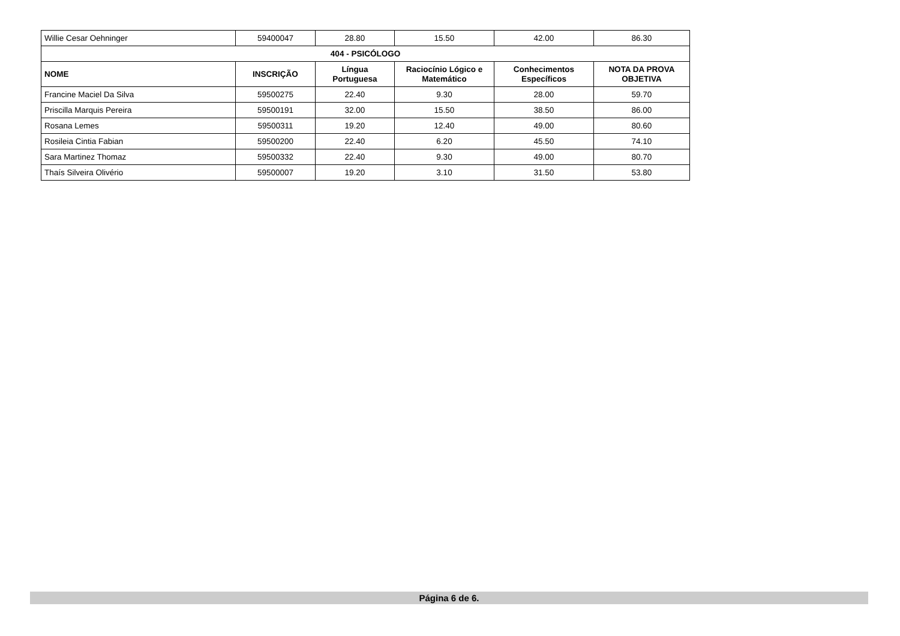| Willie Cesar Oehninger | 59400047 | 28.80 | 15.50 | 42.00 | 86.30 |
| 404 - PSICÓLOGO | | | | | |
| NOME | INSCRIÇÃO | Língua Portuguesa | Raciocínio Lógico e Matemático | Conhecimentos Específicos | NOTA DA PROVA OBJETIVA |
| Francine Maciel Da Silva | 59500275 | 22.40 | 9.30 | 28.00 | 59.70 |
| Priscilla Marquis Pereira | 59500191 | 32.00 | 15.50 | 38.50 | 86.00 |
| Rosana Lemes | 59500311 | 19.20 | 12.40 | 49.00 | 80.60 |
| Rosileia Cintia Fabian | 59500200 | 22.40 | 6.20 | 45.50 | 74.10 |
| Sara Martinez Thomaz | 59500332 | 22.40 | 9.30 | 49.00 | 80.70 |
| Thaís Silveira Olivério | 59500007 | 19.20 | 3.10 | 31.50 | 53.80 |
Página 6 de 6.